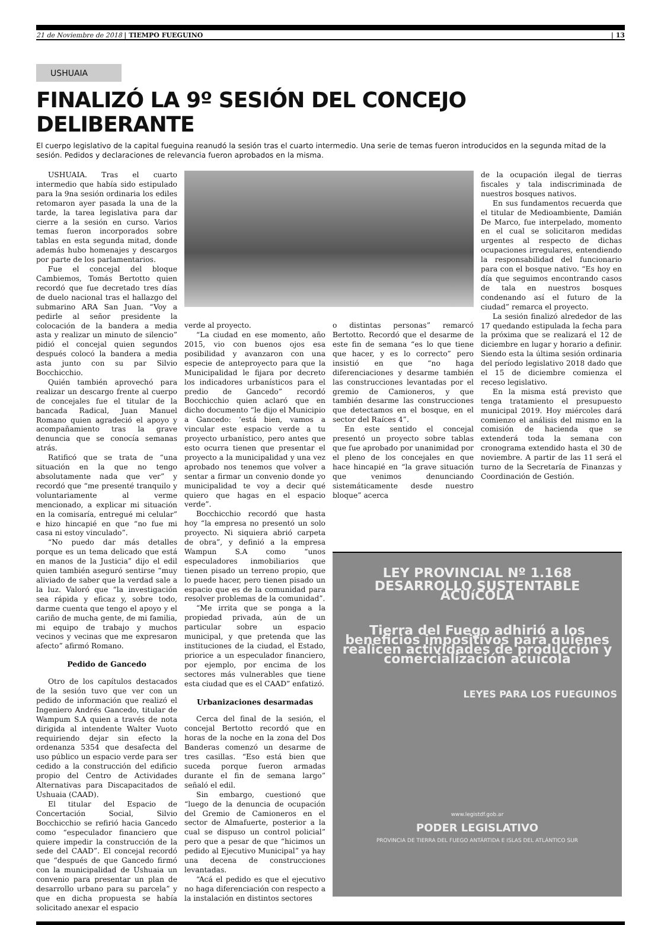21 de Noviembre de 2018 | TIEMPO FUEGUINO | 13
USHUAIA
FINALIZÓ LA 9º SESIÓN DEL CONCEJO DELIBERANTE
El cuerpo legislativo de la capital fueguina reanudó la sesión tras el cuarto intermedio. Una serie de temas fueron introducidos en la segunda mitad de la sesión. Pedidos y declaraciones de relevancia fueron aprobados en la misma.
USHUAIA. Tras el cuarto intermedio que había sido estipulado para la 9na sesión ordinaria los ediles retomaron ayer pasada la una de la tarde, la tarea legislativa para dar cierre a la sesión en curso. Varios temas fueron incorporados sobre tablas en esta segunda mitad, donde además hubo homenajes y descargos por parte de los parlamentarios.
Fue el concejal del bloque Cambiemos, Tomás Bertotto quien recordó que fue decretado tres días de duelo nacional tras el hallazgo del submarino ARA San Juan. “Voy a pedirle al señor presidente la colocación de la bandera a media asta y realizar un minuto de silencio” pidió el concejal quien segundos después colocó la bandera a media asta junto con su par Silvio Bocchicchio.
Quién también aprovechó para realizar un descargo frente al cuerpo de concejales fue el titular de la bancada Radical, Juan Manuel Romano quien agradeció el apoyo y acompañamiento tras la grave denuncia que se conocía semanas atrás.
Ratificó que se trata de “una situación en la que no tengo absolutamente nada que ver” y recordó que “me presenté tranquilo y voluntariamente al verme mencionado, a explicar mi situación en la comisaría, entregué mi celular” e hizo hincapié en que “no fue mi casa ni estoy vinculado”.
“No puedo dar más detalles porque es un tema delicado que está en manos de la Justicia” dijo el edil quien también aseguró sentirse “muy aliviado de saber que la verdad sale a la luz. Valoró que “la investigación sea rápida y eficaz y, sobre todo, darme cuenta que tengo el apoyo y el cariño de mucha gente, de mi familia, mi equipo de trabajo y muchos vecinos y vecinas que me expresaron afecto” afirmó Romano.
Pedido de Gancedo
Otro de los capítulos destacados de la sesión tuvo que ver con un pedido de información que realizó el Ingeniero Andrés Gancedo, titular de Wampum S.A quien a través de nota dirigida al intendente Walter Vuoto requiriendo dejar sin efecto la ordenanza 5354 que desafecta del uso público un espacio verde para ser cedido a la construcción del edificio propio del Centro de Actividades Alternativas para Discapacitados de Ushuaia (CAAD).
El titular del Espacio de Concertación Social, Silvio Bocchicchio se refirió hacia Gancedo como “especulador financiero que quiere impedir la construcción de la sede del CAAD”. El concejal recordó que “después de que Gancedo firmó con la municipalidad de Ushuaia un convenio para presentar un plan de desarrollo urbano para su parcela” y que en dicha propuesta se había solicitado anexar el espacio
de la ocupación ilegal de tierras fiscales y tala indiscriminada de nuestros bosques nativos.
En sus fundamentos recuerda que el titular de Medioambiente, Damián De Marco, fue interpelado, momento en el cual se solicitaron medidas urgentes al respecto de dichas ocupaciones irregulares, entendiendo la responsabilidad del funcionario para con el bosque nativo. “Es hoy en día que seguimos encontrando casos de tala en nuestros bosques condenando así el futuro de la ciudad” remarca el proyecto.
La sesión finalizó alrededor de las 17 quedando estipulada la fecha para la próxima que se realizará el 12 de diciembre en lugar y horario a definir. Siendo esta la última sesión ordinaria del período legislativo 2018 dado que el 15 de diciembre comienza el receso legislativo.
En la misma está previsto que tenga tratamiento el presupuesto municipal 2019. Hoy miércoles dará comienzo el análisis del mismo en la comisión de hacienda que se extenderá toda la semana con cronograma extendido hasta el 30 de noviembre. A partir de las 11 será el turno de la Secretaría de Finanzas y Coordinación de Gestión.
verde al proyecto.
“La ciudad en ese momento, año 2015, vio con buenos ojos esa posibilidad y avanzaron con una especie de anteproyecto para que la Municipalidad le fijara por decreto los indicadores urbanísticos para el predio de Gancedo” recordó Bocchicchio quien aclaró que en dicho documento “le dijo el Municipio a Gancedo: ‘está bien, vamos a vincular este espacio verde a tu proyecto urbanístico, pero antes que esto ocurra tienen que presentar el proyecto a la municipalidad y una vez aprobado nos tenemos que volver a sentar a firmar un convenio donde yo municipalidad te voy a decir qué quiero que hagas en el espacio verde”.
Bocchicchio recordó que hasta hoy “la empresa no presentó un solo proyecto. Ni siquiera abrió carpeta de obra”, y definió a la empresa Wampun S.A como “unos especuladores inmobiliarios que tienen pisado un terreno propio, que lo puede hacer, pero tienen pisado un espacio que es de la comunidad para resolver problemas de la comunidad”.
“Me irrita que se ponga a la propiedad privada, aún de un particular sobre un espacio municipal, y que pretenda que las instituciones de la ciudad, el Estado, priorice a un especulador financiero, por ejemplo, por encima de los sectores más vulnerables que tiene esta ciudad que es el CAAD” enfatizó.
Urbanizaciones desarmadas
Cerca del final de la sesión, el concejal Bertotto recordó que en horas de la noche en la zona del Dos Banderas comenzó un desarme de tres casillas. “Eso está bien que suceda porque fueron armadas durante el fin de semana largo” señaló el edil.
Sin embargo, cuestionó que “luego de la denuncia de ocupación del Gremio de Camioneros en el sector de Almafuerte, posterior a la cual se dispuso un control policial” pero que a pesar de que “hicimos un pedido al Ejecutivo Municipal” ya hay una decena de construcciones levantadas.
“Acá el pedido es que el ejecutivo no haga diferenciación con respecto a la instalación en distintos sectores
o distintas personas” remarcó Bertotto. Recordó que el desarme de este fin de semana “es lo que tiene que hacer, y es lo correcto” pero insistió en que “no haga diferenciaciones y desarme también las construcciones levantadas por el gremio de Camioneros, y que también desarme las construcciones que detectamos en el bosque, en el sector del Raíces 4”.
En este sentido el concejal presentó un proyecto sobre tablas que fue aprobado por unanimidad por el pleno de los concejales en que hace hincapié en “la grave situación que venimos denunciando sistemáticamente desde nuestro bloque” acerca
LEY PROVINCIAL Nº 1.168
DESARROLLO SUSTENTABLE ACUíCOLA
Tierra del Fuego adhirió a los beneficios impositivos para quienes realicen actividades de producción y comercialización acuícola
LEYES PARA LOS FUEGUINOS
www.legistdf.gob.ar
PODER LEGISLATIVO
PROVINCIA DE TIERRA DEL FUEGO ANTÁRTIDA E ISLAS DEL ATLÁNTICO SUR